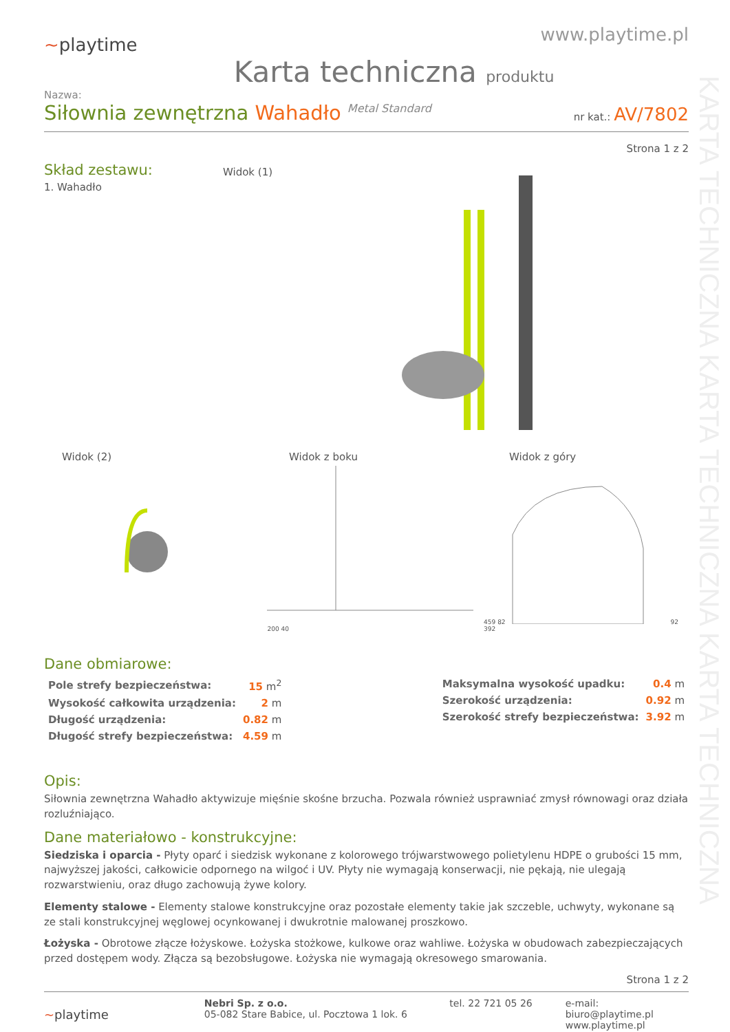KARTA TECHNICZNA KARTA TECHNICZNA KARTA TECHNICZNA
~playtime
www.playtime.pl
Karta techniczna produktu
Nazwa:
Siłownia zewnętrzna Wahadło <sup>Metal Standard</sup>
nr kat.: AV/7802
Strona 1 z 2
Skład zestawu:
1. Wahadło
Widok (1)
Widok (2) Widok z boku Widok z góry
200 40 459 8292 392
Dane obmiarowe:
| Pole strefy bezpieczeństwa: | 15 m<sup>2</sup> |
| Wysokość całkowita urządzenia: | 2 m |
| Długość urządzenia: | 0.82 m |
| Długość strefy bezpieczeństwa: | 4.59 m |
| Maksymalna wysokość upadku: | 0.4 m |
| Szerokość urządzenia: | 0.92 m |
| Szerokość strefy bezpieczeństwa: | 3.92 m |
Opis:
Siłownia zewnętrzna Wahadło aktywizuje mięśnie skośne brzucha. Pozwala również usprawniać zmysł równowagi oraz działa rozluźniająco.
Dane materiałowo - konstrukcyjne:
Siedziska i oparcia - Płyty oparć i siedzisk wykonane z kolorowego trójwarstwowego polietylenu HDPE o grubości 15 mm, najwyższej jakości, całkowicie odpornego na wilgoć i UV. Płyty nie wymagają konserwacji, nie pękają, nie ulegają rozwarstwieniu, oraz długo zachowują żywe kolory.
Elementy stalowe - Elementy stalowe konstrukcyjne oraz pozostałe elementy takie jak szczeble, uchwyty, wykonane są ze stali konstrukcyjnej węglowej ocynkowanej i dwukrotnie malowanej proszkowo.
Łożyska - Obrotowe złącze łożyskowe. Łożyska stożkowe, kulkowe oraz wahliwe. Łożyska w obudowach zabezpieczających przed dostępem wody. Złącza są bezobsługowe. Łożyska nie wymagają okresowego smarowania.
Strona 1 z 2
~playtime
Nebri Sp. z o.o.
05-082 Stare Babice, ul. Pocztowa 1 lok. 6
tel. 22 721 05 26 e-mail: biuro@playtime.pl
www.playtime.pl